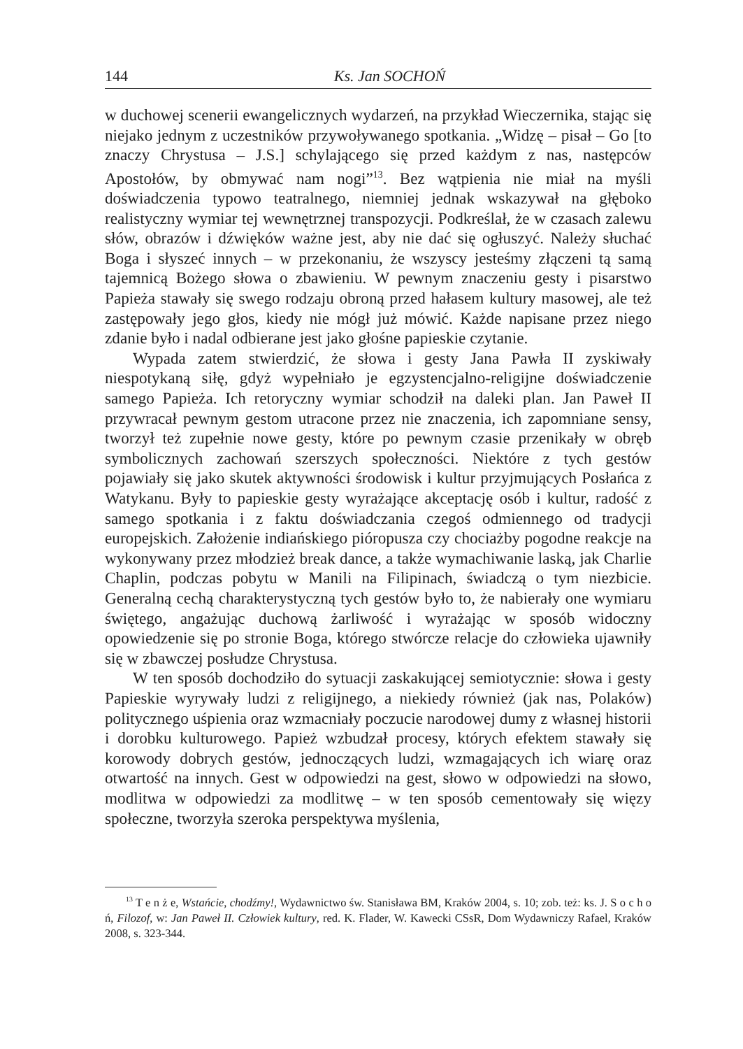144
Ks. Jan SOCHOŃ
w duchowej scenerii ewangelicznych wydarzeń, na przykład Wieczernika, stając się niejako jednym z uczestników przywoływanego spotkania. „Widzę – pisał – Go [to znaczy Chrystusa – J.S.] schylającego się przed każdym z nas, następców Apostołów, by obmywać nam nogi”<sup>13</sup>. Bez wątpienia nie miał na myśli doświadczenia typowo teatralnego, niemniej jednak wskazywał na głęboko realistyczny wymiar tej wewnętrznej transpozycji. Podkreślał, że w czasach zalewu słów, obrazów i dźwięków ważne jest, aby nie dać się ogłuszyć. Należy słuchać Boga i słyszeć innych – w przekonaniu, że wszyscy jesteśmy złączeni tą samą tajemnicą Bożego słowa o zbawieniu. W pewnym znaczeniu gesty i pisarstwo Papieża stawały się swego rodzaju obroną przed hałasem kultury masowej, ale też zastępowały jego głos, kiedy nie mógł już mówić. Każde napisane przez niego zdanie było i nadal odbierane jest jako głośne papieskie czytanie.
Wypada zatem stwierdzić, że słowa i gesty Jana Pawła II zyskiwały niespotykaną siłę, gdyż wypełniało je egzystencjalno-religijne doświadczenie samego Papieża. Ich retoryczny wymiar schodził na daleki plan. Jan Paweł II przywracał pewnym gestom utracone przez nie znaczenia, ich zapomniane sensy, tworzył też zupełnie nowe gesty, które po pewnym czasie przenikały w obręb symbolicznych zachowań szerszych społeczności. Niektóre z tych gestów pojawiały się jako skutek aktywności środowisk i kultur przyjmujących Posłańca z Watykanu. Były to papieskie gesty wyrażające akceptację osób i kultur, radość z samego spotkania i z faktu doświadczania czegoś odmiennego od tradycji europejskich. Założenie indiańskiego pióropusza czy chociażby pogodne reakcje na wykonywany przez młodzież break dance, a także wymachiwanie laską, jak Charlie Chaplin, podczas pobytu w Manili na Filipinach, świadczą o tym niezbicie. Generalną cechą charakterystyczną tych gestów było to, że nabierały one wymiaru świętego, angażując duchową żarliwość i wyrażając w sposób widoczny opowiedzenie się po stronie Boga, którego stwórcze relacje do człowieka ujawniły się w zbawczej posłudze Chrystusa.
W ten sposób dochodziło do sytuacji zaskakującej semiotycznie: słowa i gesty Papieskie wyrywały ludzi z religijnego, a niekiedy również (jak nas, Polaków) politycznego uśpienia oraz wzmacniały poczucie narodowej dumy z własnej historii i dorobku kulturowego. Papież wzbudzał procesy, których efektem stawały się korowody dobrych gestów, jednoczących ludzi, wzmagających ich wiarę oraz otwartość na innych. Gest w odpowiedzi na gest, słowo w odpowiedzi na słowo, modlitwa w odpowiedzi za modlitwę – w ten sposób cementowały się więzy społeczne, tworzyła szeroka perspektywa myślenia,
<sup>13</sup> T e n ż e, Wstańcie, chodźmy!, Wydawnictwo św. Stanisława BM, Kraków 2004, s. 10; zob. też: ks. J. S o c h o ń, Filozof, w: Jan Paweł II. Człowiek kultury, red. K. Flader, W. Kawecki CSsR, Dom Wydawniczy Rafael, Kraków 2008, s. 323-344.